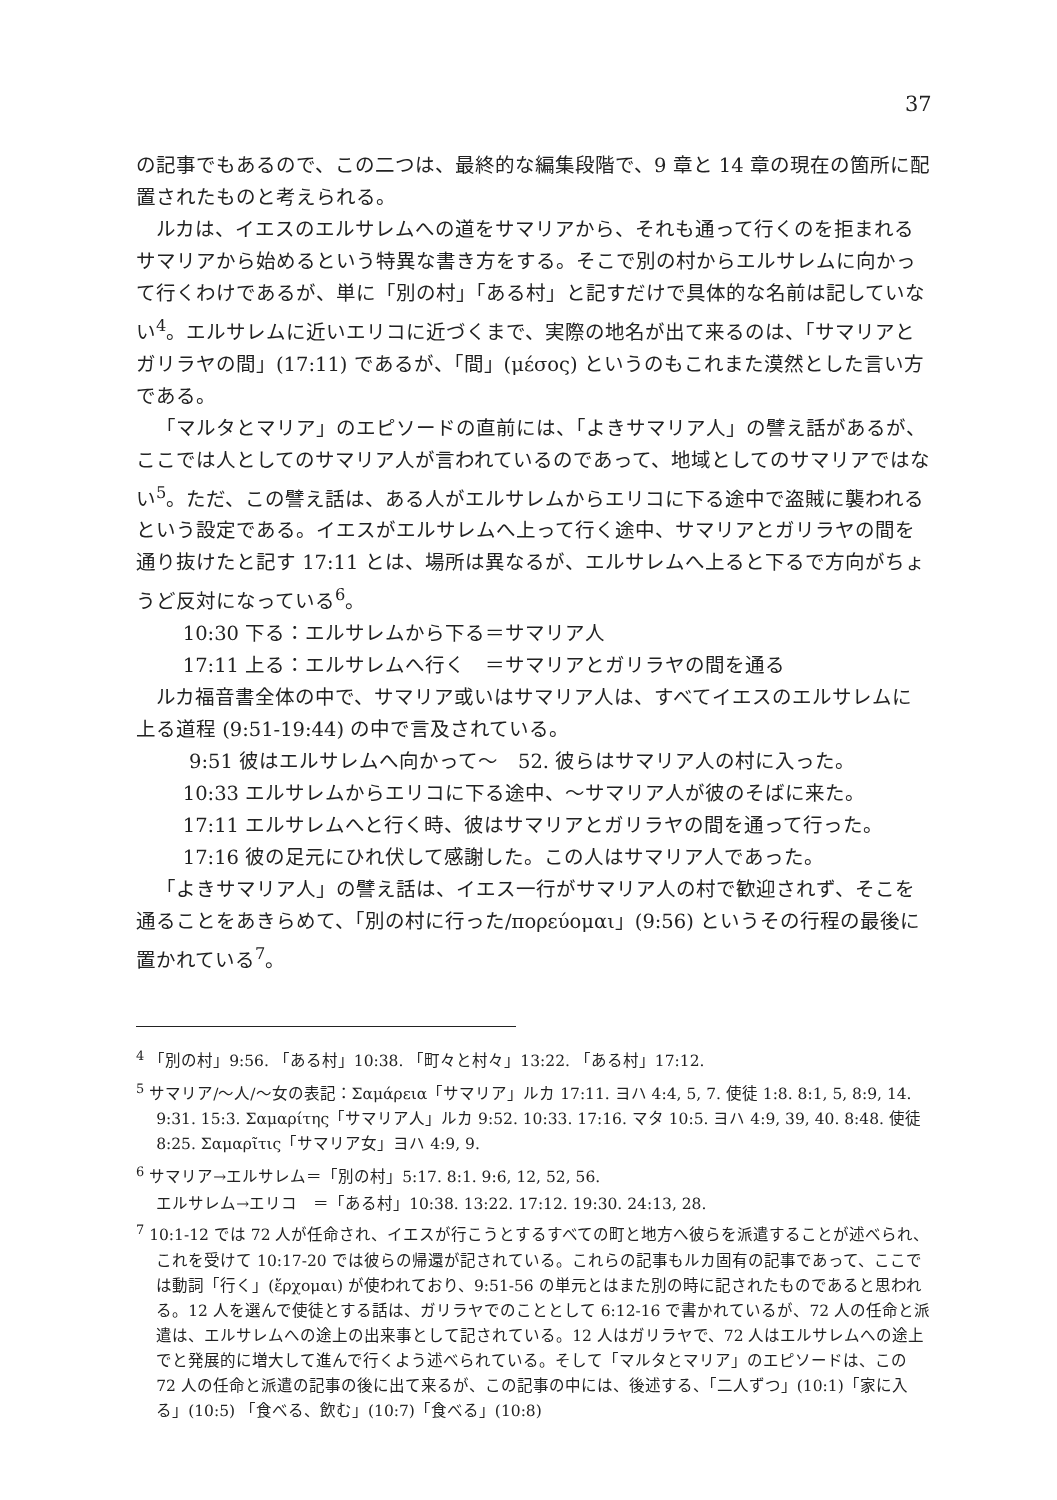37
の記事でもあるので、この二つは、最終的な編集段階で、9 章と 14 章の現在の箇所に配置されたものと考えられる。
ルカは、イエスのエルサレムへの道をサマリアから、それも通って行くのを拒まれるサマリアから始めるという特異な書き方をする。そこで別の村からエルサレムに向かって行くわけであるが、単に「別の村」「ある村」と記すだけで具体的な名前は記していない<sup>4</sup>。エルサレムに近いエリコに近づくまで、実際の地名が出て来るのは、「サマリアとガリラヤの間」(17:11) であるが、「間」(μέσος) というのもこれまた漠然とした言い方である。
「マルタとマリア」のエピソードの直前には、「よきサマリア人」の譬え話があるが、ここでは人としてのサマリア人が言われているのであって、地域としてのサマリアではない<sup>5</sup>。ただ、この譬え話は、ある人がエルサレムからエリコに下る途中で盗賊に襲われるという設定である。イエスがエルサレムへ上って行く途中、サマリアとガリラヤの間を通り抜けたと記す 17:11 とは、場所は異なるが、エルサレムへ上ると下るで方向がちょうど反対になっている<sup>6</sup>。
10:30 下る：エルサレムから下る＝サマリア人
17:11 上る：エルサレムへ行く　＝サマリアとガリラヤの間を通る
ルカ福音書全体の中で、サマリア或いはサマリア人は、すべてイエスのエルサレムに上る道程 (9:51-19:44) の中で言及されている。
9:51 彼はエルサレムへ向かって〜　52. 彼らはサマリア人の村に入った。
10:33 エルサレムからエリコに下る途中、〜サマリア人が彼のそばに来た。
17:11 エルサレムへと行く時、彼はサマリアとガリラヤの間を通って行った。
17:16 彼の足元にひれ伏して感謝した。この人はサマリア人であった。
「よきサマリア人」の譬え話は、イエス一行がサマリア人の村で歓迎されず、そこを通ることをあきらめて、「別の村に行った/πορεύομαι」(9:56) というその行程の最後に置かれている<sup>7</sup>。
<sup>4</sup> 「別の村」9:56. 「ある村」10:38. 「町々と村々」13:22. 「ある村」17:12.
<sup>5</sup> サマリア/〜人/〜女の表記：Σαμάρεια「サマリア」ルカ 17:11. ヨハ 4:4, 5, 7. 使徒 1:8. 8:1, 5, 8:9, 14. 9:31. 15:3. Σαμαρίτης「サマリア人」ルカ 9:52. 10:33. 17:16. マタ 10:5. ヨハ 4:9, 39, 40. 8:48. 使徒 8:25. Σαμαρῖτις「サマリア女」ヨハ 4:9, 9.
<sup>6</sup> サマリア→エルサレム＝「別の村」5:17. 8:1. 9:6, 12, 52, 56.
エルサレム→エリコ　＝「ある村」10:38. 13:22. 17:12. 19:30. 24:13, 28.
<sup>7</sup> 10:1-12 では 72 人が任命され、イエスが行こうとするすべての町と地方へ彼らを派遣することが述べられ、これを受けて 10:17-20 では彼らの帰還が記されている。これらの記事もルカ固有の記事であって、ここでは動詞「行く」(ἔρχομαι) が使われており、9:51-56 の単元とはまた別の時に記されたものであると思われる。12 人を選んで使徒とする話は、ガリラヤでのこととして 6:12-16 で書かれているが、72 人の任命と派遣は、エルサレムへの途上の出来事として記されている。12 人はガリラヤで、72 人はエルサレムへの途上でと発展的に増大して進んで行くよう述べられている。そして「マルタとマリア」のエピソードは、この 72 人の任命と派遣の記事の後に出て来るが、この記事の中には、後述する、「二人ずつ」(10:1)「家に入る」(10:5) 「食べる、飲む」(10:7)「食べる」(10:8)